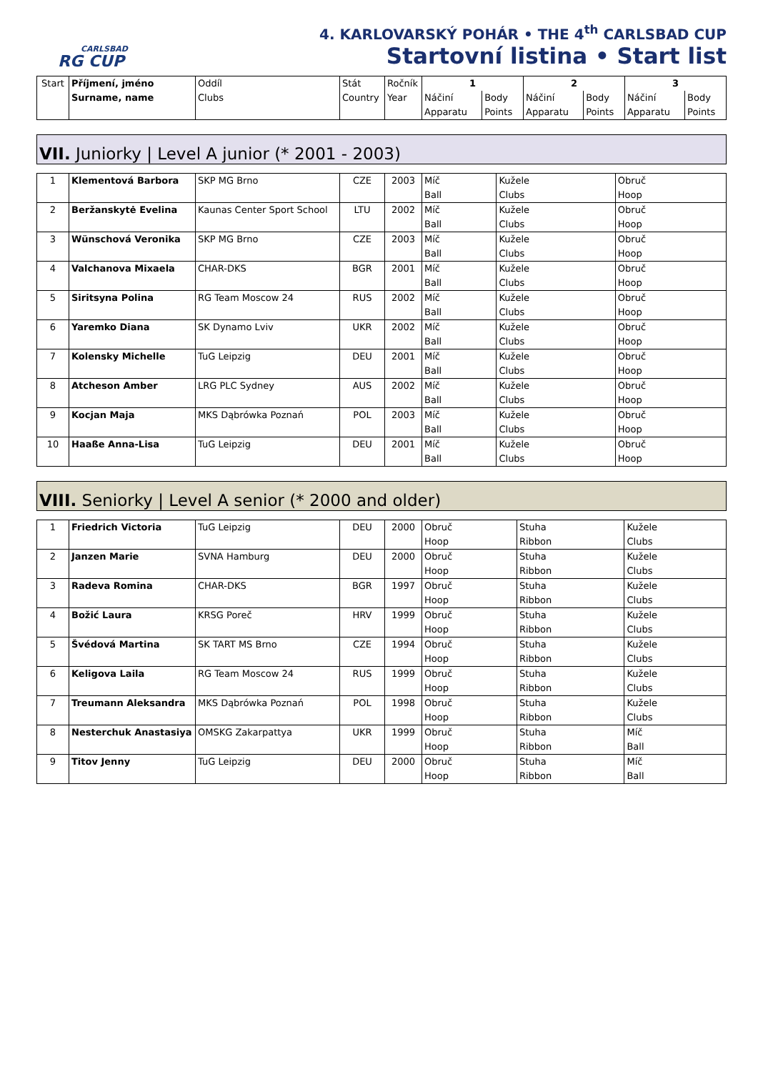CARLSBAD
RG CUP
4. KARLOVARSKÝ POHÁR • THE 4<sup>th</sup> CARLSBAD CUP
Startovní listina • Start list
| Start | Příjmení, jméno Surname, name | Oddíl Clubs | Stát Country | Ročník Year | 1 | | 2 | | 3 | |
| --- | --- | --- | --- | --- | --- | --- | --- | --- | --- | --- |
| | | | | | Náčiní | Body | Náčiní | Body | Náčiní | Body |
| | | | | | Apparatu | Points | Apparatu | Points | Apparatu | Points |
VII. Juniorky | Level A junior (* 2001 - 2003)
| 1 | Klementová Barbora | SKP MG Brno | CZE | 2003 | Míč Ball | Kužele Clubs | Obruč Hoop |
| 2 | Beržanskytė Evelina | Kaunas Center Sport School | LTU | 2002 | Míč Ball | Kužele Clubs | Obruč Hoop |
| 3 | Wünschová Veronika | SKP MG Brno | CZE | 2003 | Míč Ball | Kužele Clubs | Obruč Hoop |
| 4 | Valchanova Mixaela | CHAR-DKS | BGR | 2001 | Míč Ball | Kužele Clubs | Obruč Hoop |
| 5 | Siritsyna Polina | RG Team Moscow 24 | RUS | 2002 | Míč Ball | Kužele Clubs | Obruč Hoop |
| 6 | Yaremko Diana | SK Dynamo Lviv | UKR | 2002 | Míč Ball | Kužele Clubs | Obruč Hoop |
| 7 | Kolensky Michelle | TuG Leipzig | DEU | 2001 | Míč Ball | Kužele Clubs | Obruč Hoop |
| 8 | Atcheson Amber | LRG PLC Sydney | AUS | 2002 | Míč Ball | Kužele Clubs | Obruč Hoop |
| 9 | Kocjan Maja | MKS Dąbrówka Poznań | POL | 2003 | Míč Ball | Kužele Clubs | Obruč Hoop |
| 10 | Haaße Anna-Lisa | TuG Leipzig | DEU | 2001 | Míč Ball | Kužele Clubs | Obruč Hoop |
VIII. Seniorky | Level A senior (* 2000 and older)
| 1 | Friedrich Victoria | TuG Leipzig | DEU | 2000 | Obruč Hoop | Stuha Ribbon | Kužele Clubs |
| 2 | Janzen Marie | SVNA Hamburg | DEU | 2000 | Obruč Hoop | Stuha Ribbon | Kužele Clubs |
| 3 | Radeva Romina | CHAR-DKS | BGR | 1997 | Obruč Hoop | Stuha Ribbon | Kužele Clubs |
| 4 | Božić Laura | KRSG Poreč | HRV | 1999 | Obruč Hoop | Stuha Ribbon | Kužele Clubs |
| 5 | Švédová Martina | SK TART MS Brno | CZE | 1994 | Obruč Hoop | Stuha Ribbon | Kužele Clubs |
| 6 | Keligova Laila | RG Team Moscow 24 | RUS | 1999 | Obruč Hoop | Stuha Ribbon | Kužele Clubs |
| 7 | Treumann Aleksandra | MKS Dąbrówka Poznań | POL | 1998 | Obruč Hoop | Stuha Ribbon | Kužele Clubs |
| 8 | Nesterchuk Anastasiya | OMSKG Zakarpattya | UKR | 1999 | Obruč Hoop | Stuha Ribbon | Míč Ball |
| 9 | Titov Jenny | TuG Leipzig | DEU | 2000 | Obruč Hoop | Stuha Ribbon | Míč Ball |